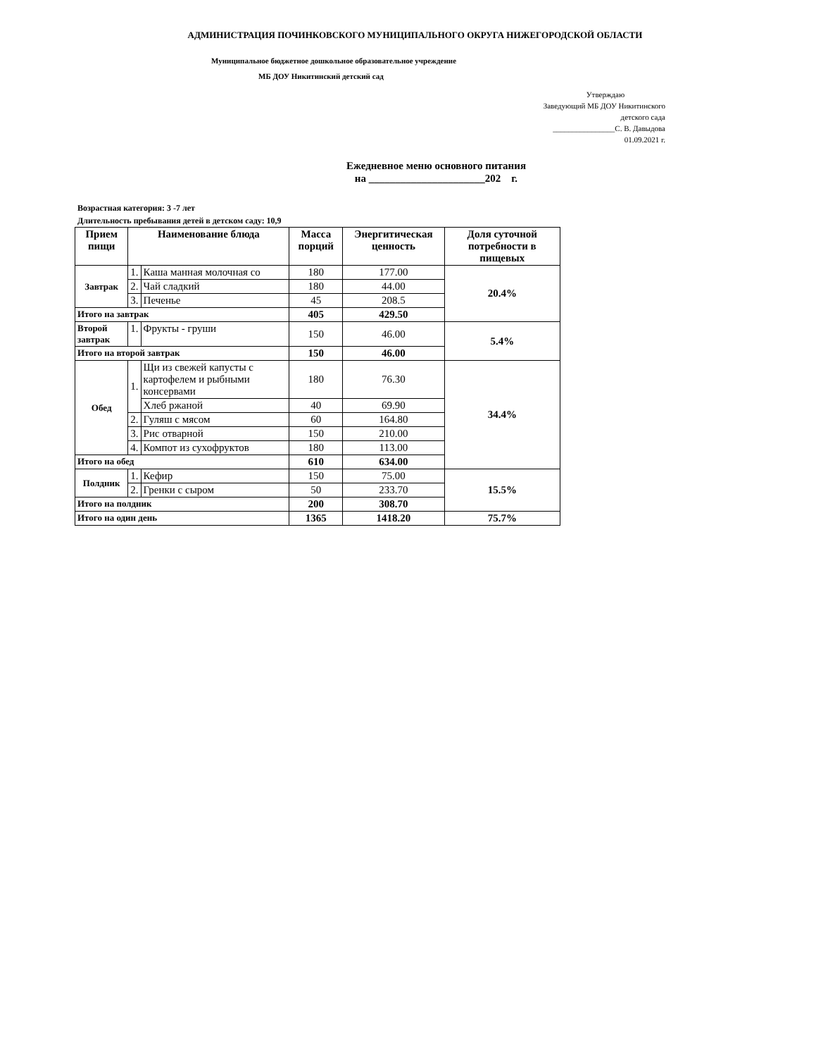АДМИНИСТРАЦИЯ ПОЧИНКОВСКОГО МУНИЦИПАЛЬНОГО ОКРУГА НИЖЕГОРОДСКОЙ ОБЛАСТИ
Муниципальное бюджетное дошкольное образовательное учреждение
МБ ДОУ Никитинский детский сад
Утверждаю
Заведующий МБ ДОУ Никитинского
детского сада
________________С. В. Давыдова
01.09.2021 г.
Ежедневное меню основного питания
на ______________________202 г.
Возрастная категория: 3 -7 лет
Длительность пребывания детей в детском саду: 10,9
| Прием пищи | Наименование блюда | | Масса порций | Энергитическая ценность | Доля суточной потребности в пищевых |
| --- | --- | --- | --- | --- | --- |
| Завтрак | 1. | Каша манная молочная со | 180 | 177.00 | 20.4% |
| | 2. | Чай сладкий | 180 | 44.00 | |
| | 3. | Печенье | 45 | 208.5 | |
| Итого на завтрак | | | 405 | 429.50 | |
| Второй завтрак | 1. | Фрукты - груши | 150 | 46.00 | 5.4% |
| Итого на второй завтрак | | | 150 | 46.00 | |
| Обед | 1. | Щи из свежей капусты с картофелем и рыбными консервами | 180 | 76.30 | 34.4% |
| | | Хлеб ржаной | 40 | 69.90 | |
| | 2. | Гуляш с мясом | 60 | 164.80 | |
| | 3. | Рис отварной | 150 | 210.00 | |
| | 4. | Компот из сухофруктов | 180 | 113.00 | |
| Итого на обед | | | 610 | 634.00 | |
| Полдник | 1. | Кефир | 150 | 75.00 | 15.5% |
| | 2. | Гренки с сыром | 50 | 233.70 | |
| Итого на полдник | | | 200 | 308.70 | |
| Итого на один день | | | 1365 | 1418.20 | 75.7% |